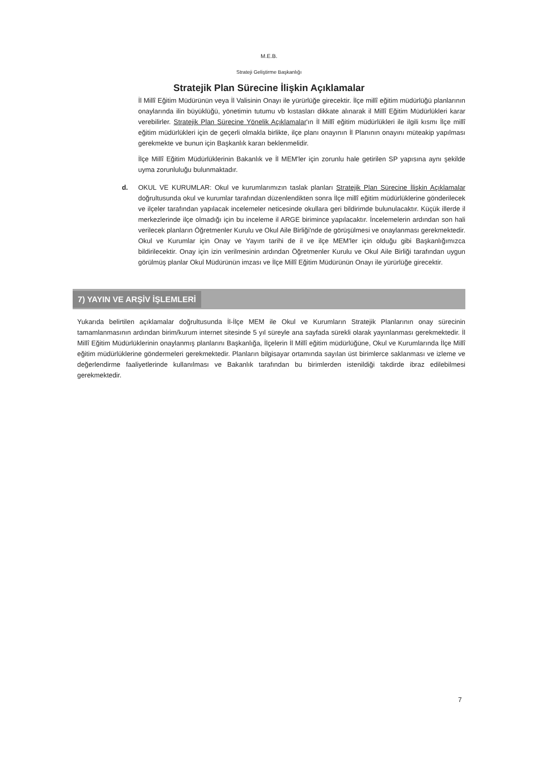M.E.B.
Strateji Geliştirme Başkanlığı
Stratejik Plan Sürecine İlişkin Açıklamalar
İl Millî Eğitim Müdürünün veya İl Valisinin Onayı ile yürürlüğe girecektir. İlçe millî eğitim müdürlüğü planlarının onaylarında ilin büyüklüğü, yönetimin tutumu vb kıstasları dikkate alınarak il Millî Eğitim Müdürlükleri karar verebilirler. Stratejik Plan Sürecine Yönelik Açıklamalar'ın İl Millî eğitim müdürlükleri ile ilgili kısmı İlçe millî eğitim müdürlükleri için de geçerli olmakla birlikte, ilçe planı onayının İl Planının onayını müteakip yapılması gerekmekte ve bunun için Başkanlık kararı beklenmelidir.
İlçe Millî Eğitim Müdürlüklerinin Bakanlık ve İl MEM'ler için zorunlu hale getirilen SP yapısına aynı şekilde uyma zorunluluğu bulunmaktadır.
d. OKUL VE KURUMLAR: Okul ve kurumlarımızın taslak planları Stratejik Plan Sürecine İlişkin Açıklamalar doğrultusunda okul ve kurumlar tarafından düzenlendikten sonra İlçe millî eğitim müdürlüklerine gönderilecek ve ilçeler tarafından yapılacak incelemeler neticesinde okullara geri bildirimde bulunulacaktır. Küçük illerde il merkezlerinde ilçe olmadığı için bu inceleme il ARGE birimince yapılacaktır. İncelemelerin ardından son hali verilecek planların Öğretmenler Kurulu ve Okul Aile Birliği'nde de görüşülmesi ve onaylanması gerekmektedir. Okul ve Kurumlar için Onay ve Yayım tarihi de il ve ilçe MEM'ler için olduğu gibi Başkanlığımızca bildirilecektir. Onay için izin verilmesinin ardından Öğretmenler Kurulu ve Okul Aile Birliği tarafından uygun görülmüş planlar Okul Müdürünün imzası ve İlçe Millî Eğitim Müdürünün Onayı ile yürürlüğe girecektir.
7) YAYIN VE ARŞİV İŞLEMLERİ
Yukarıda belirtilen açıklamalar doğrultusunda İl-İlçe MEM ile Okul ve Kurumların Stratejik Planlarının onay sürecinin tamamlanmasının ardından birim/kurum internet sitesinde 5 yıl süreyle ana sayfada sürekli olarak yayınlanması gerekmektedir. İl Millî Eğitim Müdürlüklerinin onaylanmış planlarını Başkanlığa, İlçelerin İl Millî eğitim müdürlüğüne, Okul ve Kurumlarında İlçe Millî eğitim müdürlüklerine göndermeleri gerekmektedir. Planların bilgisayar ortamında sayılan üst birimlerce saklanması ve izleme ve değerlendirme faaliyetlerinde kullanılması ve Bakanlık tarafından bu birimlerden istenildiği takdirde ibraz edilebilmesi gerekmektedir.
7